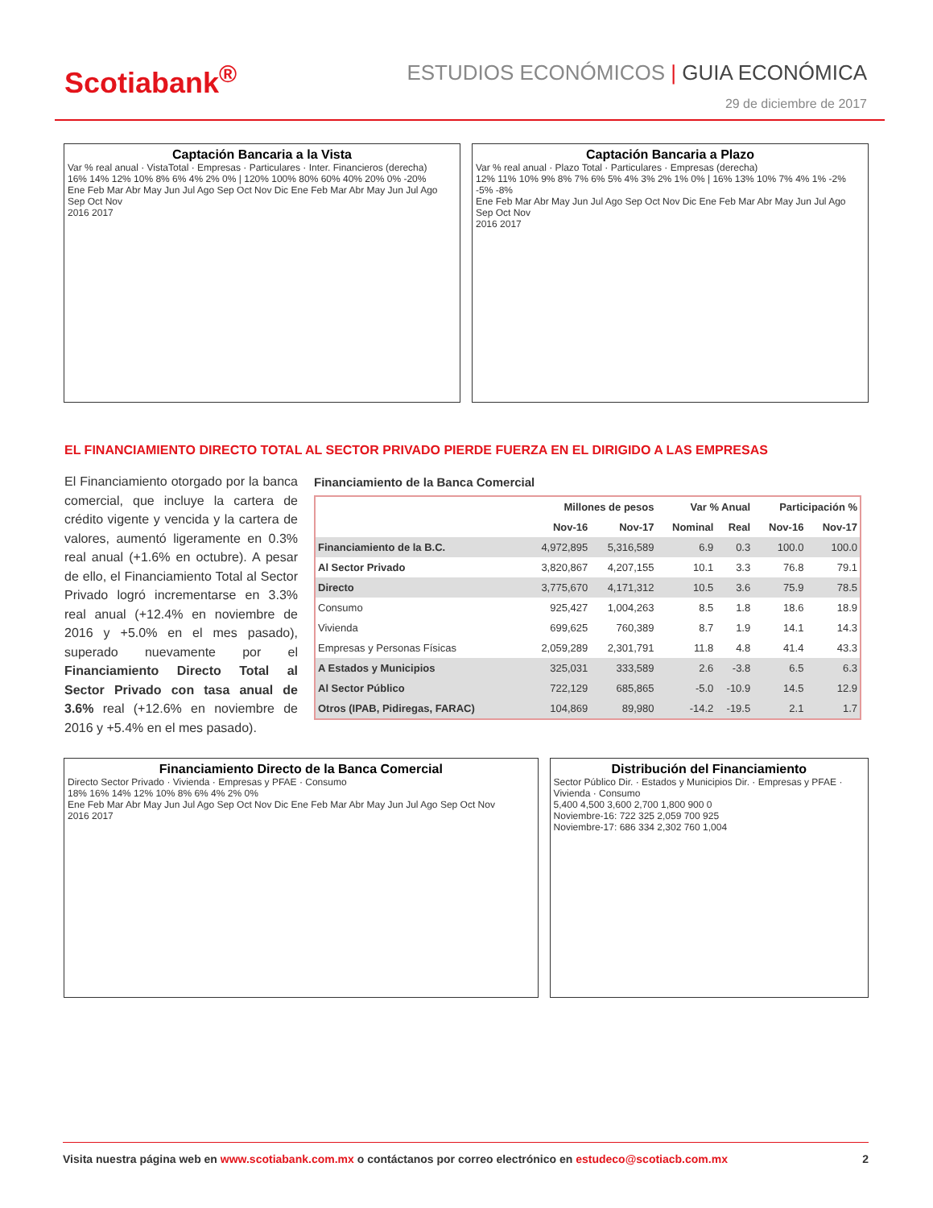Scotiabank<sup>®</sup>
ESTUDIOS ECONÓMICOS | GUIA ECONÓMICA
29 de diciembre de 2017
Captación Bancaria a la Vista
Var % real anual · VistaTotal · Empresas · Particulares · Inter. Financieros (derecha)
16% 14% 12% 10% 8% 6% 4% 2% 0% | 120% 100% 80% 60% 40% 20% 0% -20%
Ene Feb Mar Abr May Jun Jul Ago Sep Oct Nov Dic Ene Feb Mar Abr May Jun Jul Ago Sep Oct Nov
2016 2017
Captación Bancaria a Plazo
Var % real anual · Plazo Total · Particulares · Empresas (derecha)
12% 11% 10% 9% 8% 7% 6% 5% 4% 3% 2% 1% 0% | 16% 13% 10% 7% 4% 1% -2% -5% -8%
Ene Feb Mar Abr May Jun Jul Ago Sep Oct Nov Dic Ene Feb Mar Abr May Jun Jul Ago Sep Oct Nov
2016 2017
EL FINANCIAMIENTO DIRECTO TOTAL AL SECTOR PRIVADO PIERDE FUERZA EN EL DIRIGIDO A LAS EMPRESAS
El Financiamiento otorgado por la banca comercial, que incluye la cartera de crédito vigente y vencida y la cartera de valores, aumentó ligeramente en 0.3% real anual (+1.6% en octubre). A pesar de ello, el Financiamiento Total al Sector Privado logró incrementarse en 3.3% real anual (+12.4% en noviembre de 2016 y +5.0% en el mes pasado), superado nuevamente por el Financiamiento Directo Total al Sector Privado con tasa anual de 3.6% real (+12.6% en noviembre de 2016 y +5.4% en el mes pasado).
Financiamiento de la Banca Comercial
| | Millones de pesos | | Var % Anual | | Participación % | |
| --- | --- | --- | --- | --- | --- | --- |
| | Nov-16 | Nov-17 | Nominal | Real | Nov-16 | Nov-17 |
| Financiamiento de la B.C. | 4,972,895 | 5,316,589 | 6.9 | 0.3 | 100.0 | 100.0 |
| Al Sector Privado | 3,820,867 | 4,207,155 | 10.1 | 3.3 | 76.8 | 79.1 |
| Directo | 3,775,670 | 4,171,312 | 10.5 | 3.6 | 75.9 | 78.5 |
| Consumo | 925,427 | 1,004,263 | 8.5 | 1.8 | 18.6 | 18.9 |
| Vivienda | 699,625 | 760,389 | 8.7 | 1.9 | 14.1 | 14.3 |
| Empresas y Personas Físicas | 2,059,289 | 2,301,791 | 11.8 | 4.8 | 41.4 | 43.3 |
| A Estados y Municipios | 325,031 | 333,589 | 2.6 | -3.8 | 6.5 | 6.3 |
| Al Sector Público | 722,129 | 685,865 | -5.0 | -10.9 | 14.5 | 12.9 |
| Otros (IPAB, Pidiregas, FARAC) | 104,869 | 89,980 | -14.2 | -19.5 | 2.1 | 1.7 |
Financiamiento Directo de la Banca Comercial
Directo Sector Privado · Vivienda · Empresas y PFAE · Consumo
18% 16% 14% 12% 10% 8% 6% 4% 2% 0%
Ene Feb Mar Abr May Jun Jul Ago Sep Oct Nov Dic Ene Feb Mar Abr May Jun Jul Ago Sep Oct Nov
2016 2017
Distribución del Financiamiento
Sector Público Dir. · Estados y Municipios Dir. · Empresas y PFAE · Vivienda · Consumo
5,400 4,500 3,600 2,700 1,800 900 0
Noviembre-16: 722 325 2,059 700 925
Noviembre-17: 686 334 2,302 760 1,004
Visita nuestra página web en www.scotiabank.com.mx o contáctanos por correo electrónico en estudeco@scotiacb.com.mx 2